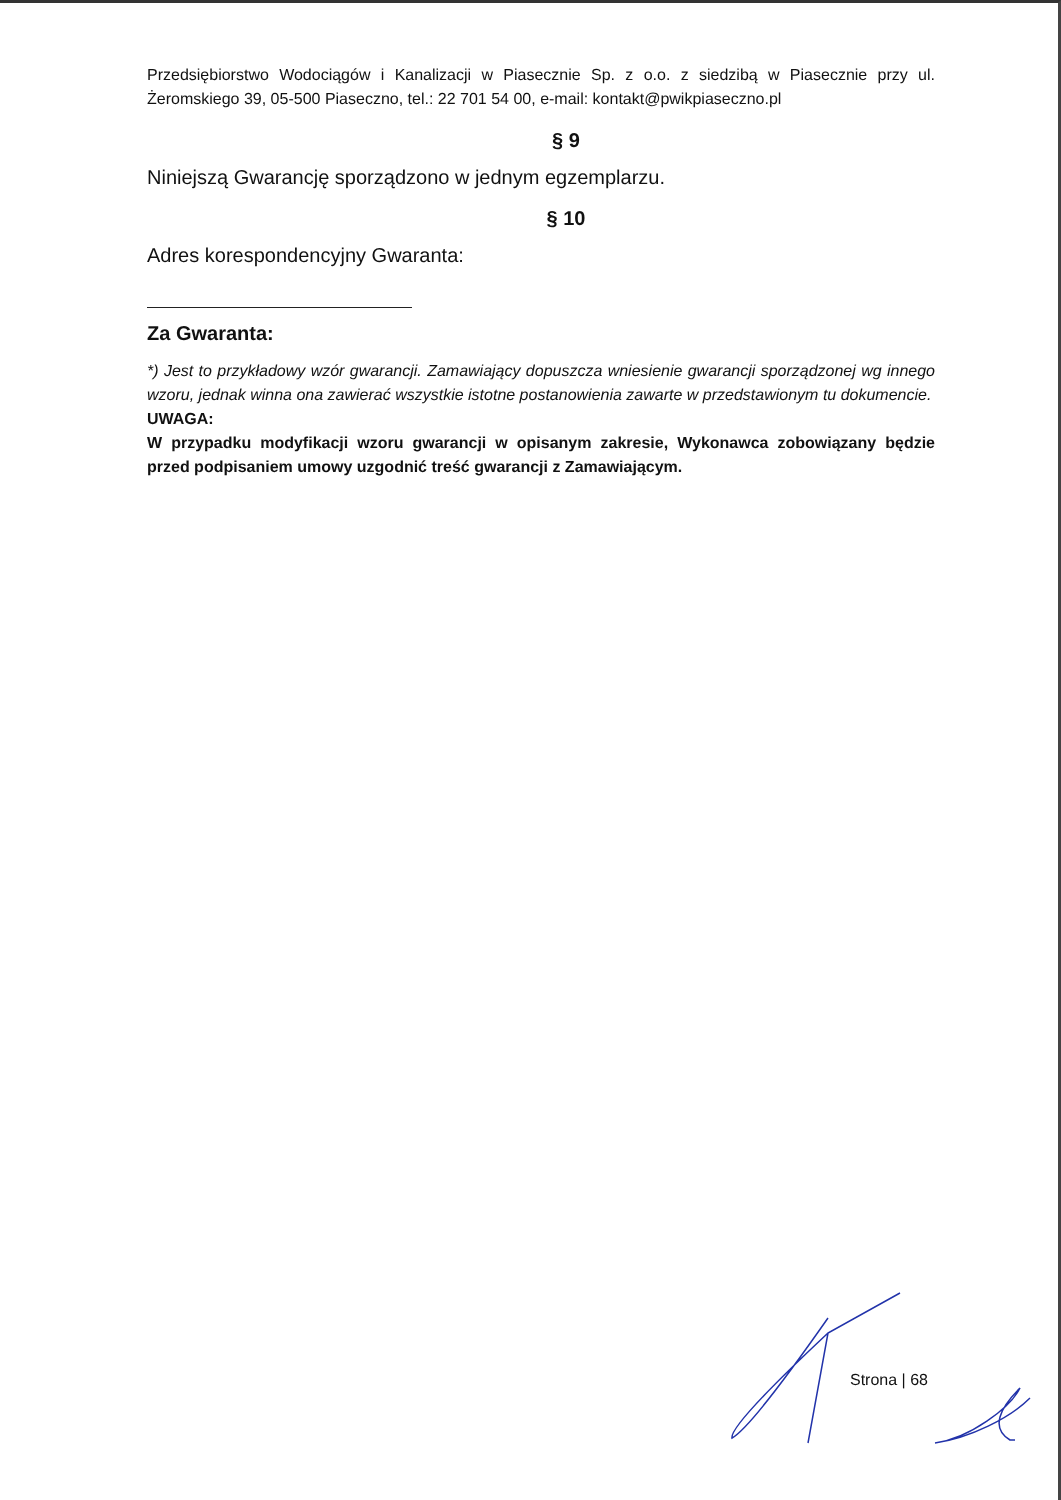Przedsiębiorstwo Wodociągów i Kanalizacji w Piasecznie Sp. z o.o. z siedzibą w Piasecznie przy ul. Żeromskiego 39, 05-500 Piaseczno, tel.: 22 701 54 00, e-mail: kontakt@pwikpiaseczno.pl
§ 9
Niniejszą Gwarancję sporządzono w jednym egzemplarzu.
§ 10
Adres korespondencyjny Gwaranta:
Za Gwaranta:
*) Jest to przykładowy wzór gwarancji. Zamawiający dopuszcza wniesienie gwarancji sporządzonej wg innego wzoru, jednak winna ona zawierać wszystkie istotne postanowienia zawarte w przedstawionym tu dokumencie.
UWAGA:
W przypadku modyfikacji wzoru gwarancji w opisanym zakresie, Wykonawca zobowiązany będzie przed podpisaniem umowy uzgodnić treść gwarancji z Zamawiającym.
Strona | 68